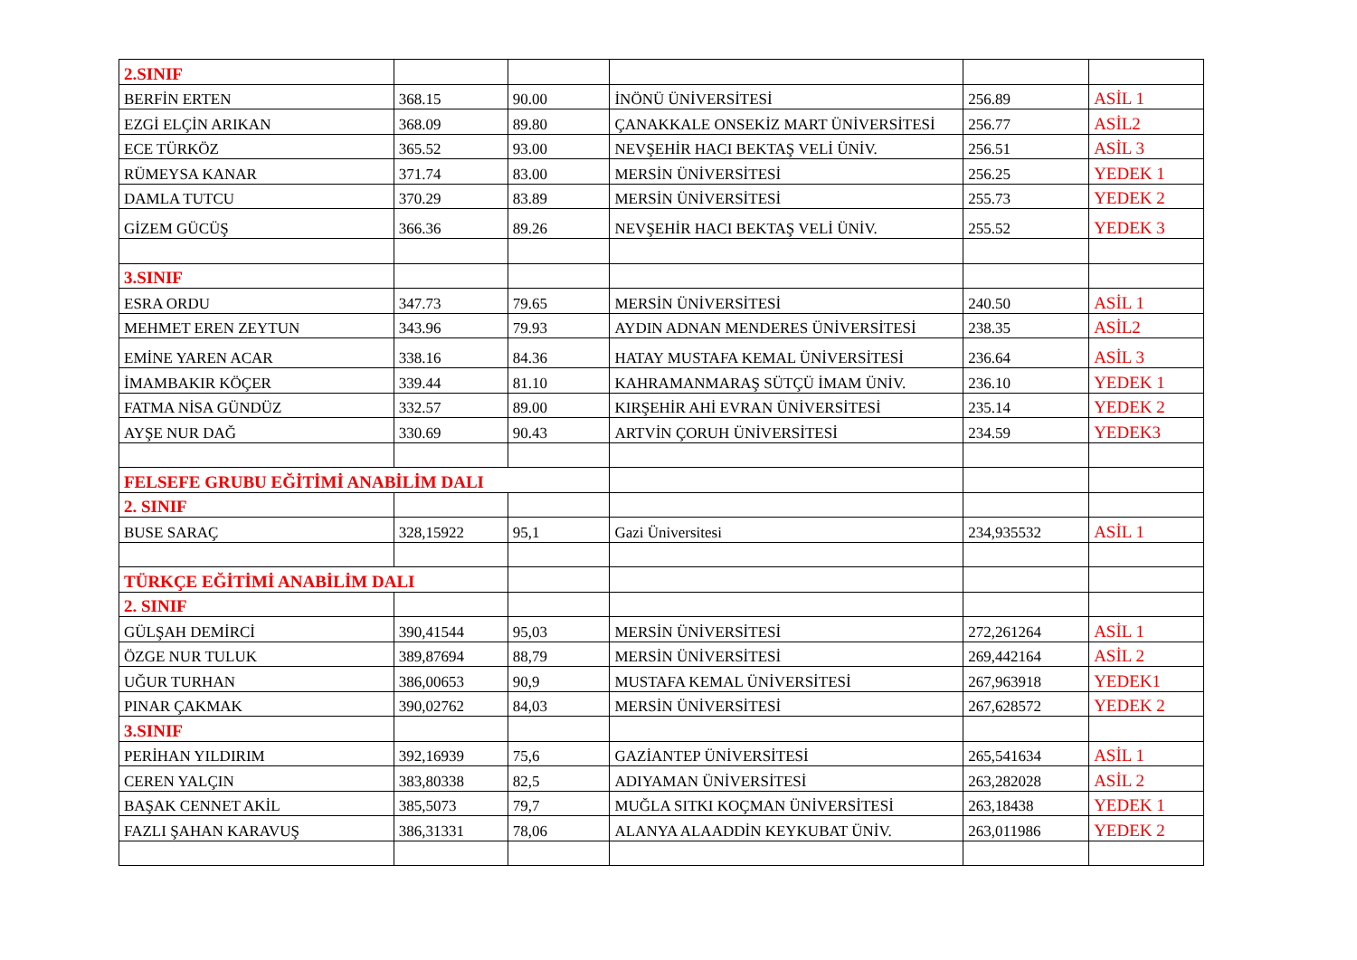| 2.SINIF | | | | | |
| BERFİN ERTEN | 368.15 | 90.00 | İNÖNÜ ÜNİVERSİTESİ | 256.89 | ASİL 1 |
| EZGİ ELÇİN ARIKAN | 368.09 | 89.80 | ÇANAKKALE ONSEKİZ MART ÜNİVERSİTESİ | 256.77 | ASİL2 |
| ECE TÜRKÖZ | 365.52 | 93.00 | NEVŞEHİR HACI BEKTAŞ VELİ ÜNİV. | 256.51 | ASİL 3 |
| RÜMEYSA KANAR | 371.74 | 83.00 | MERSİN ÜNİVERSİTESİ | 256.25 | YEDEK 1 |
| DAMLA TUTCU | 370.29 | 83.89 | MERSİN ÜNİVERSİTESİ | 255.73 | YEDEK 2 |
| GİZEM GÜCÜŞ | 366.36 | 89.26 | NEVŞEHİR HACI BEKTAŞ VELİ ÜNİV. | 255.52 | YEDEK 3 |
| 3.SINIF | | | | | |
| ESRA ORDU | 347.73 | 79.65 | MERSİN ÜNİVERSİTESİ | 240.50 | ASİL 1 |
| MEHMET EREN ZEYTUN | 343.96 | 79.93 | AYDIN ADNAN MENDERES ÜNİVERSİTESİ | 238.35 | ASİL2 |
| EMİNE YAREN ACAR | 338.16 | 84.36 | HATAY MUSTAFA KEMAL ÜNİVERSİTESİ | 236.64 | ASİL 3 |
| İMAMBAKIR KÖÇER | 339.44 | 81.10 | KAHRAMANMARAŞ SÜTÇÜ İMAM ÜNİV. | 236.10 | YEDEK 1 |
| FATMA NİSA GÜNDÜZ | 332.57 | 89.00 | KIRŞEHİR AHİ EVRAN ÜNİVERSİTESİ | 235.14 | YEDEK 2 |
| AYŞE NUR DAĞ | 330.69 | 90.43 | ARTVİN ÇORUH ÜNİVERSİTESİ | 234.59 | YEDEK3 |
| FELSEFE GRUBU EĞİTİMİ ANABİLİM DALI | | | | | |
| 2. SINIF | | | | | |
| BUSE SARAÇ | 328,15922 | 95,1 | Gazi Üniversitesi | 234,935532 | ASİL 1 |
| TÜRKÇE EĞİTİMİ ANABİLİM DALI | | | | | |
| 2. SINIF | | | | | |
| GÜLŞAH DEMİRCİ | 390,41544 | 95,03 | MERSİN ÜNİVERSİTESİ | 272,261264 | ASİL 1 |
| ÖZGE NUR TULUK | 389,87694 | 88,79 | MERSİN ÜNİVERSİTESİ | 269,442164 | ASİL 2 |
| UĞUR TURHAN | 386,00653 | 90,9 | MUSTAFA KEMAL ÜNİVERSİTESİ | 267,963918 | YEDEK1 |
| PINAR ÇAKMAK | 390,02762 | 84,03 | MERSİN ÜNİVERSİTESİ | 267,628572 | YEDEK 2 |
| 3.SINIF | | | | | |
| PERİHAN YILDIRIM | 392,16939 | 75,6 | GAZİANTEP ÜNİVERSİTESİ | 265,541634 | ASİL 1 |
| CEREN YALÇIN | 383,80338 | 82,5 | ADIYAMAN ÜNİVERSİTESİ | 263,282028 | ASİL 2 |
| BAŞAK CENNET AKİL | 385,5073 | 79,7 | MUĞLA SITKI KOÇMAN ÜNİVERSİTESİ | 263,18438 | YEDEK 1 |
| FAZLI ŞAHAN KARAVUŞ | 386,31331 | 78,06 | ALANYA ALAADDİN KEYKUBAT ÜNİV. | 263,011986 | YEDEK 2 |